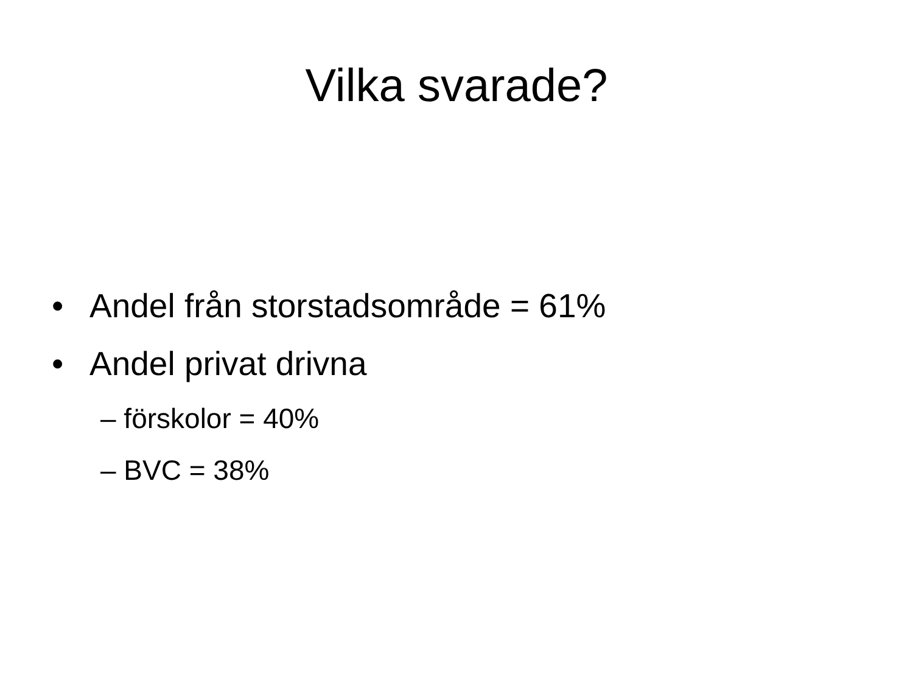Vilka svarade?
• Andel från storstadsområde = 61%
• Andel privat drivna
– förskolor = 40%
– BVC = 38%